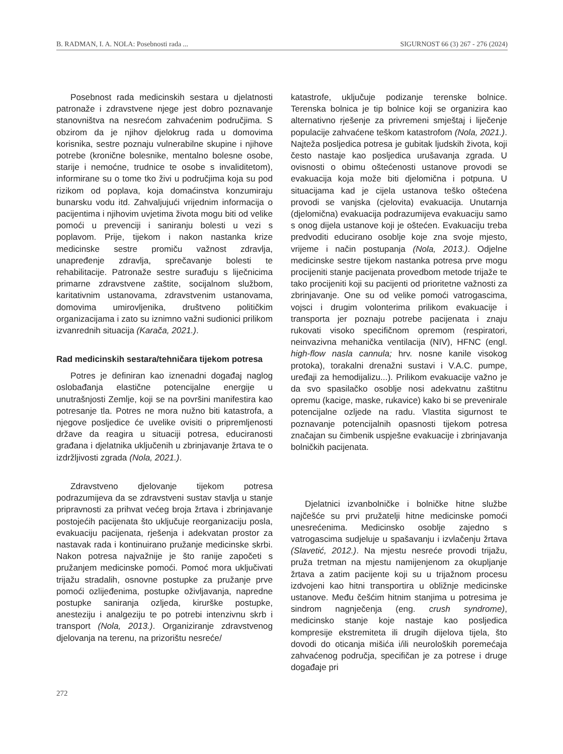B. RADMAN, I. A. NOLA: Posebnosti rada ... SIGURNOST 66 (3) 267 - 276 (2024)
Posebnost rada medicinskih sestara u djelatnosti patronaže i zdravstvene njege jest dobro poznavanje stanovništva na nesrećom zahvaćenim područjima. S obzirom da je njihov djelokrug rada u domovima korisnika, sestre poznaju vulnerabilne skupine i njihove potrebe (kronične bolesnike, mentalno bolesne osobe, starije i nemoćne, trudnice te osobe s invaliditetom), informirane su o tome tko živi u područjima koja su pod rizikom od poplava, koja domaćinstva konzumiraju bunarsku vodu itd. Zahvaljujući vrijednim informacija o pacijentima i njihovim uvjetima života mogu biti od velike pomoći u prevenciji i saniranju bolesti u vezi s poplavom. Prije, tijekom i nakon nastanka krize medicinske sestre promiču važnost zdravlja, unapređenje zdravlja, sprečavanje bolesti te rehabilitacije. Patronaže sestre surađuju s liječnicima primarne zdravstvene zaštite, socijalnom službom, karitativnim ustanovama, zdravstvenim ustanovama, domovima umirovljenika, društveno političkim organizacijama i zato su iznimno važni sudionici prilikom izvanrednih situacija (Karača, 2021.).
Rad medicinskih sestara/tehničara tijekom potresa
Potres je definiran kao iznenadni događaj naglog oslobađanja elastične potencijalne energije u unutrašnjosti Zemlje, koji se na površini manifestira kao potresanje tla. Potres ne mora nužno biti katastrofa, a njegove posljedice će uvelike ovisiti o pripremljenosti države da reagira u situaciji potresa, educiranosti građana i djelatnika uključenih u zbrinjavanje žrtava te o izdržljivosti zgrada (Nola, 2021.).
Zdravstveno djelovanje tijekom potresa podrazumijeva da se zdravstveni sustav stavlja u stanje pripravnosti za prihvat većeg broja žrtava i zbrinjavanje postojećih pacijenata što uključuje reorganizaciju posla, evakuaciju pacijenata, rješenja i adekvatan prostor za nastavak rada i kontinuirano pružanje medicinske skrbi. Nakon potresa najvažnije je što ranije započeti s pružanjem medicinske pomoći. Pomoć mora uključivati trijažu stradalih, osnovne postupke za pružanje prve pomoći ozlijeđenima, postupke oživljavanja, napredne postupke saniranja ozljeda, kirurške postupke, anesteziju i analgeziju te po potrebi intenzivnu skrb i transport (Nola, 2013.). Organiziranje zdravstvenog djelovanja na terenu, na prizorištu nesreće/
katastrofe, uključuje podizanje terenske bolnice. Terenska bolnica je tip bolnice koji se organizira kao alternativno rješenje za privremeni smještaj i liječenje populacije zahvaćene teškom katastrofom (Nola, 2021.). Najteža posljedica potresa je gubitak ljudskih života, koji često nastaje kao posljedica urušavanja zgrada. U ovisnosti o obimu oštećenosti ustanove provodi se evakuacija koja može biti djelomična i potpuna. U situacijama kad je cijela ustanova teško oštećena provodi se vanjska (cjelovita) evakuacija. Unutarnja (djelomična) evakuacija podrazumijeva evakuaciju samo s onog dijela ustanove koji je oštećen. Evakuaciju treba predvoditi educirano osoblje koje zna svoje mjesto, vrijeme i način postupanja (Nola, 2013.). Odjelne medicinske sestre tijekom nastanka potresa prve mogu procijeniti stanje pacijenata provedbom metode trijaže te tako procijeniti koji su pacijenti od prioritetne važnosti za zbrinjavanje. One su od velike pomoći vatrogascima, vojsci i drugim volonterima prilikom evakuacije i transporta jer poznaju potrebe pacijenata i znaju rukovati visoko specifičnom opremom (respiratori, neinvazivna mehanička ventilacija (NIV), HFNC (engl. high-flow nasla cannula; hrv. nosne kanile visokog protoka), torakalni drenažni sustavi i V.A.C. pumpe, uređaji za hemodijalizu...). Prilikom evakuacije važno je da svo spasilačko osoblje nosi adekvatnu zaštitnu opremu (kacige, maske, rukavice) kako bi se prevenirale potencijalne ozljede na radu. Vlastita sigurnost te poznavanje potencijalnih opasnosti tijekom potresa značajan su čimbenik uspješne evakuacije i zbrinjavanja bolničkih pacijenata.
Djelatnici izvanbolničke i bolničke hitne službe najčešće su prvi pružatelji hitne medicinske pomoći unesrećenima. Medicinsko osoblje zajedno s vatrogascima sudjeluje u spašavanju i izvlačenju žrtava (Slavetić, 2012.). Na mjestu nesreće provodi trijažu, pruža tretman na mjestu namijenjenom za okupljanje žrtava a zatim pacijente koji su u trijažnom procesu izdvojeni kao hitni transportira u obližnje medicinske ustanove. Među češćim hitnim stanjima u potresima je sindrom nagnječenja (eng. crush syndrome), medicinsko stanje koje nastaje kao posljedica kompresije ekstremiteta ili drugih dijelova tijela, što dovodi do oticanja mišića i/ili neuroloških poremećaja zahvaćenog područja, specifičan je za potrese i druge događaje pri
272